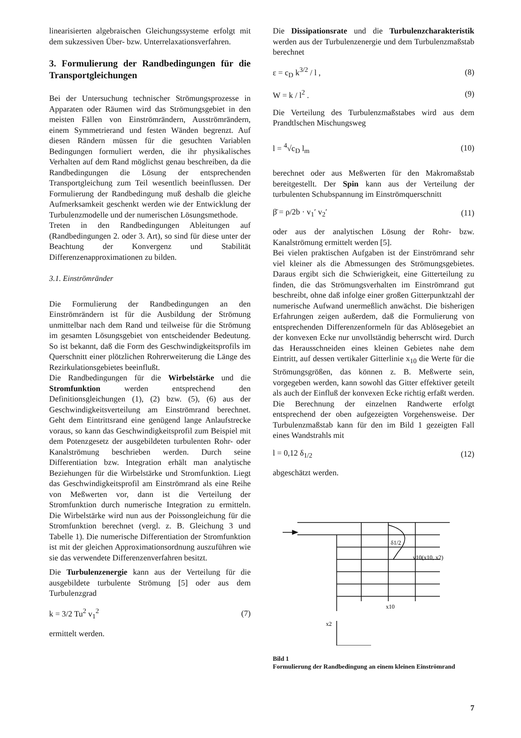linearisierten algebraischen Gleichungssysteme erfolgt mit dem sukzessiven Über- bzw. Unterrelaxationsverfahren.
3. Formulierung der Randbedingungen für die Transportgleichungen
Bei der Untersuchung technischer Strömungsprozesse in Apparaten oder Räumen wird das Strömungsgebiet in den meisten Fällen von Einströmrändern, Ausströmrändern, einem Symmetrierand und festen Wänden begrenzt. Auf diesen Rändern müssen für die gesuchten Variablen Bedingungen formuliert werden, die ihr physikalisches Verhalten auf dem Rand möglichst genau beschreiben, da die Randbedingungen die Lösung der entsprechenden Transportgleichung zum Teil wesentlich beeinflussen. Der Formulierung der Randbedingung muß deshalb die gleiche Aufmerksamkeit geschenkt werden wie der Entwicklung der Turbulenzmodelle und der numerischen Lösungsmethode.
Treten in den Randbedingungen Ableitungen auf (Randbedingungen 2. oder 3. Art), so sind für diese unter der Beachtung der Konvergenz und Stabilität Differenzenapproximationen zu bilden.
3.1. Einströmränder
Die Formulierung der Randbedingungen an den Einströmrändern ist für die Ausbildung der Strömung unmittelbar nach dem Rand und teilweise für die Strömung im gesamten Lösungsgebiet von entscheidender Bedeutung. So ist bekannt, daß die Form des Geschwindigkeitsprofils im Querschnitt einer plötzlichen Rohrerweiterung die Länge des Rezirkulationsgebietes beeinflußt.
Die Randbedingungen für die Wirbelstärke und die Stromfunktion werden entsprechend den Definitionsgleichungen (1), (2) bzw. (5), (6) aus der Geschwindigkeitsverteilung am Einströmrand berechnet. Geht dem Eintrittsrand eine genügend lange Anlaufstrecke voraus, so kann das Geschwindigkeitsprofil zum Beispiel mit dem Potenzgesetz der ausgebildeten turbulenten Rohr- oder Kanalströmung beschrieben werden. Durch seine Differentiation bzw. Integration erhält man analytische Beziehungen für die Wirbelstärke und Stromfunktion. Liegt das Geschwindigkeitsprofil am Einströmrand als eine Reihe von Meßwerten vor, dann ist die Verteilung der Stromfunktion durch numerische Integration zu ermitteln. Die Wirbelstärke wird nun aus der Poissongleichung für die Stromfunktion berechnet (vergl. z. B. Gleichung 3 und Tabelle 1). Die numerische Differentiation der Stromfunktion ist mit der gleichen Approximationsordnung auszuführen wie sie das verwendete Differenzenverfahren besitzt.
Die Turbulenzenergie kann aus der Verteilung für die ausgebildete turbulente Strömung [5] oder aus dem Turbulenzgrad
k = 3/2 Tu<sup>2</sup> v<sub>1</sub><sup>2</sup> (7)
ermittelt werden.
Die Dissipationsrate und die Turbulenzcharakteristik werden aus der Turbulenzenergie und dem Turbulenzmaßstab berechnet
ε = c<sub>D</sub> k<sup>3/2</sup> / l , (8)
W = k / l<sup>2</sup> . (9)
Die Verteilung des Turbulenzmaßstabes wird aus dem Prandtlschen Mischungsweg
l = <sup>4</sup>√c<sub>D</sub> l<sub>m</sub> (10)
berechnet oder aus Meßwerten für den Makromaßstab bereitgestellt. Der Spin kann aus der Verteilung der turbulenten Schubspannung im Einströmquerschnitt
β̄ = ρ/2b · v<sub>1</sub>′ v<sub>2</sub>′ (11)
oder aus der analytischen Lösung der Rohr- bzw. Kanalströmung ermittelt werden [5].
Bei vielen praktischen Aufgaben ist der Einströmrand sehr viel kleiner als die Abmessungen des Strömungsgebietes. Daraus ergibt sich die Schwierigkeit, eine Gitterteilung zu finden, die das Strömungsverhalten im Einströmrand gut beschreibt, ohne daß infolge einer großen Gitterpunktzahl der numerische Aufwand unermeßlich anwächst. Die bisherigen Erfahrungen zeigen außerdem, daß die Formulierung von entsprechenden Differenzenformeln für das Ablösegebiet an der konvexen Ecke nur unvollständig beherrscht wird. Durch das Herausschneiden eines kleinen Gebietes nahe dem Eintritt, auf dessen vertikaler Gitterlinie x<sub>10</sub> die Werte für die Strömungsgrößen, das können z. B. Meßwerte sein, vorgegeben werden, kann sowohl das Gitter effektiver geteilt als auch der Einfluß der konvexen Ecke richtig erfaßt werden. Die Berechnung der einzelnen Randwerte erfolgt entsprechend der oben aufgezeigten Vorgehensweise. Der Turbulenzmaßstab kann für den im Bild 1 gezeigten Fall eines Wandstrahls mit
l = 0,12 δ<sub>1/2</sub> (12)
abgeschätzt werden.
δ1/2
v10(x10, x2)
x10
x2
Bild 1
Formulierung der Randbedingung an einem kleinen Einströmrand
7